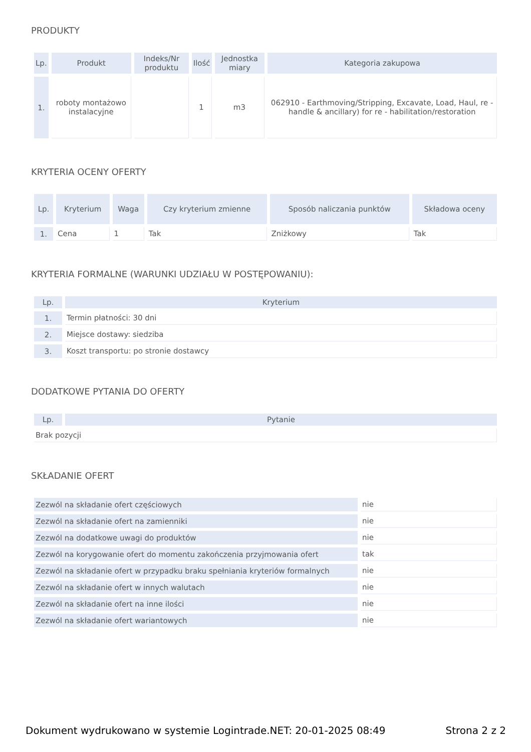PRODUKTY
| Lp. | Produkt | Indeks/Nr produktu | Ilość | Jednostka miary | Kategoria zakupowa |
| --- | --- | --- | --- | --- | --- |
| 1. | roboty montażowo instalacyjne | | 1 | m3 | 062910 - Earthmoving/Stripping, Excavate, Load, Haul, re -handle & ancillary) for re - habilitation/restoration |
KRYTERIA OCENY OFERTY
| Lp. | Kryterium | Waga | Czy kryterium zmienne | Sposób naliczania punktów | Składowa oceny |
| --- | --- | --- | --- | --- | --- |
| 1. | Cena | 1 | Tak | Zniżkowy | Tak |
KRYTERIA FORMALNE (WARUNKI UDZIAŁU W POSTĘPOWANIU):
| Lp. | Kryterium |
| --- | --- |
| 1. | Termin płatności: 30 dni |
| 2. | Miejsce dostawy: siedziba |
| 3. | Koszt transportu: po stronie dostawcy |
DODATKOWE PYTANIA DO OFERTY
| Lp. | Pytanie |
| --- | --- |
| Brak pozycji | |
SKŁADANIE OFERT
| Zezwól na składanie ofert częściowych | nie |
| Zezwól na składanie ofert na zamienniki | nie |
| Zezwól na dodatkowe uwagi do produktów | nie |
| Zezwól na korygowanie ofert do momentu zakończenia przyjmowania ofert | tak |
| Zezwól na składanie ofert w przypadku braku spełniania kryteriów formalnych | nie |
| Zezwól na składanie ofert w innych walutach | nie |
| Zezwól na składanie ofert na inne ilości | nie |
| Zezwól na składanie ofert wariantowych | nie |
Dokument wydrukowano w systemie Logintrade.NET: 20-01-2025 08:49 Strona 2 z 2